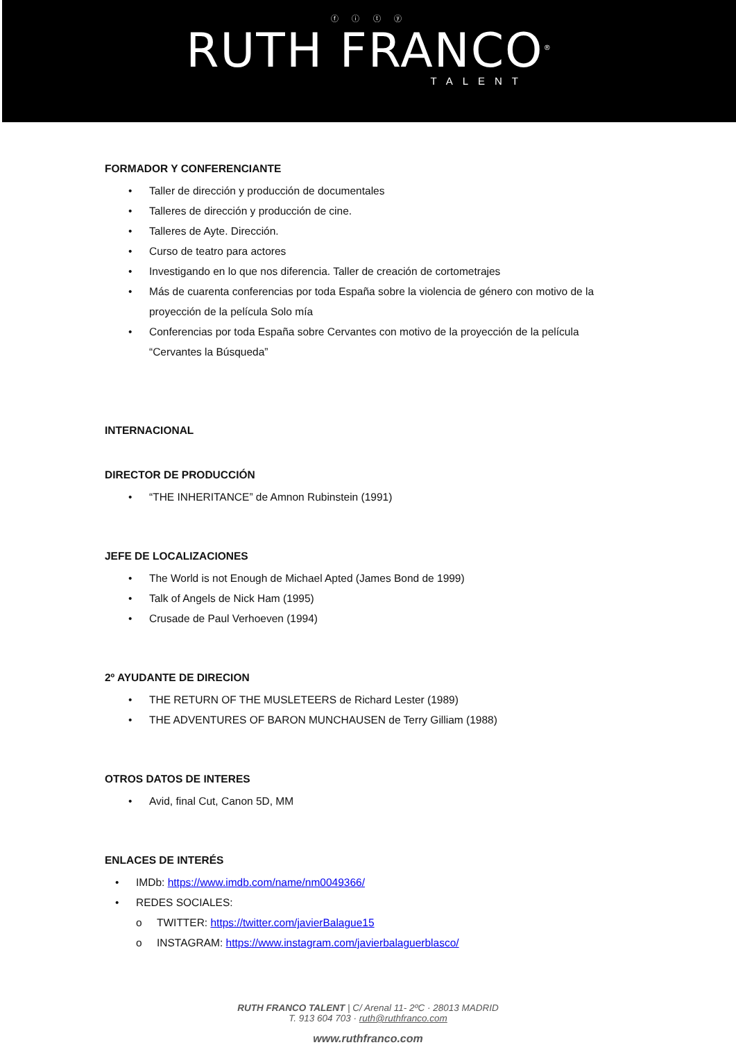ⓕ ⓘ ⓣ ⓨ
RUTH FRANCO<sup>®</sup>
TALENT
FORMADOR Y CONFERENCIANTE
• Taller de dirección y producción de documentales
• Talleres de dirección y producción de cine.
• Talleres de Ayte. Dirección.
• Curso de teatro para actores
• Investigando en lo que nos diferencia. Taller de creación de cortometrajes
• Más de cuarenta conferencias por toda España sobre la violencia de género con motivo de la proyección de la película Solo mía
• Conferencias por toda España sobre Cervantes con motivo de la proyección de la película “Cervantes la Búsqueda”
INTERNACIONAL
DIRECTOR DE PRODUCCIÓN
• “THE INHERITANCE” de Amnon Rubinstein (1991)
JEFE DE LOCALIZACIONES
• The World is not Enough de Michael Apted (James Bond de 1999)
• Talk of Angels de Nick Ham (1995)
• Crusade de Paul Verhoeven (1994)
2º AYUDANTE DE DIRECION
• THE RETURN OF THE MUSLETEERS de Richard Lester (1989)
• THE ADVENTURES OF BARON MUNCHAUSEN de Terry Gilliam (1988)
OTROS DATOS DE INTERES
• Avid, final Cut, Canon 5D, MM
ENLACES DE INTERÉS
• IMDb: https://www.imdb.com/name/nm0049366/
• REDES SOCIALES:
o TWITTER: https://twitter.com/javierBalague15
o INSTAGRAM: https://www.instagram.com/javierbalaguerblasco/
RUTH FRANCO TALENT | C/ Arenal 11- 2ºC · 28013 MADRID
T. 913 604 703 · ruth@ruthfranco.com
www.ruthfranco.com